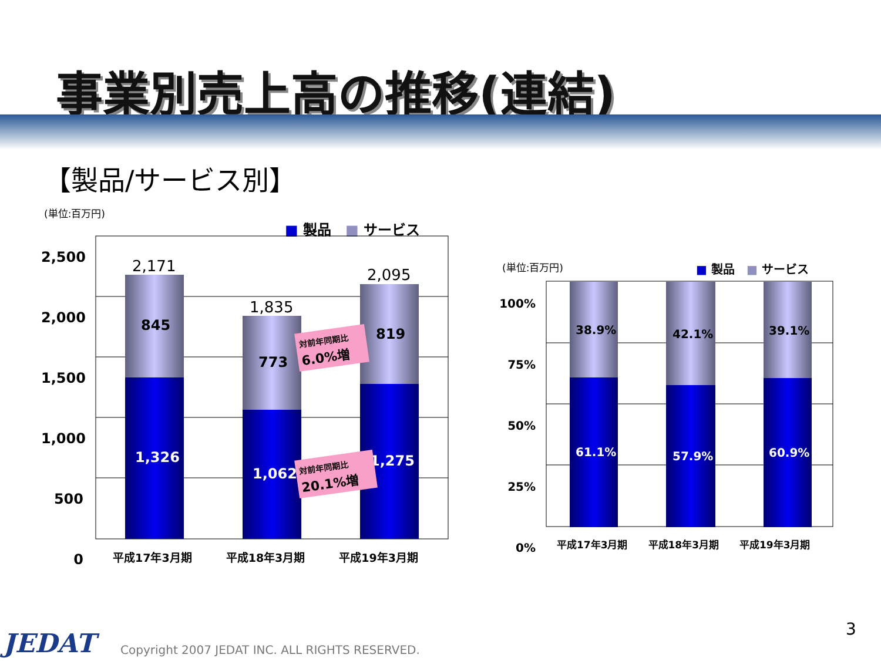事業別売上高の推移(連結)
【製品/サービス別】
(単位:百万円)
■ 製品　■ サービス
2,500
2,000
1,500
1,000
500
0
2,171
1,835
2,095
845
773
819
1,326
1,062
1,275
対前年同期比
6.0%増
対前年同期比
20.1%増
平成17年3月期 平成18年3月期 平成19年3月期
(単位:百万円) ■ 製品　■ サービス
100%
75%
50%
25%
0%
38.9% 42.1% 39.1%
61.1% 57.9% 60.9%
平成17年3月期 平成18年3月期 平成19年3月期
JEDAT
Copyright 2007 JEDAT INC. ALL RIGHTS RESERVED.
3